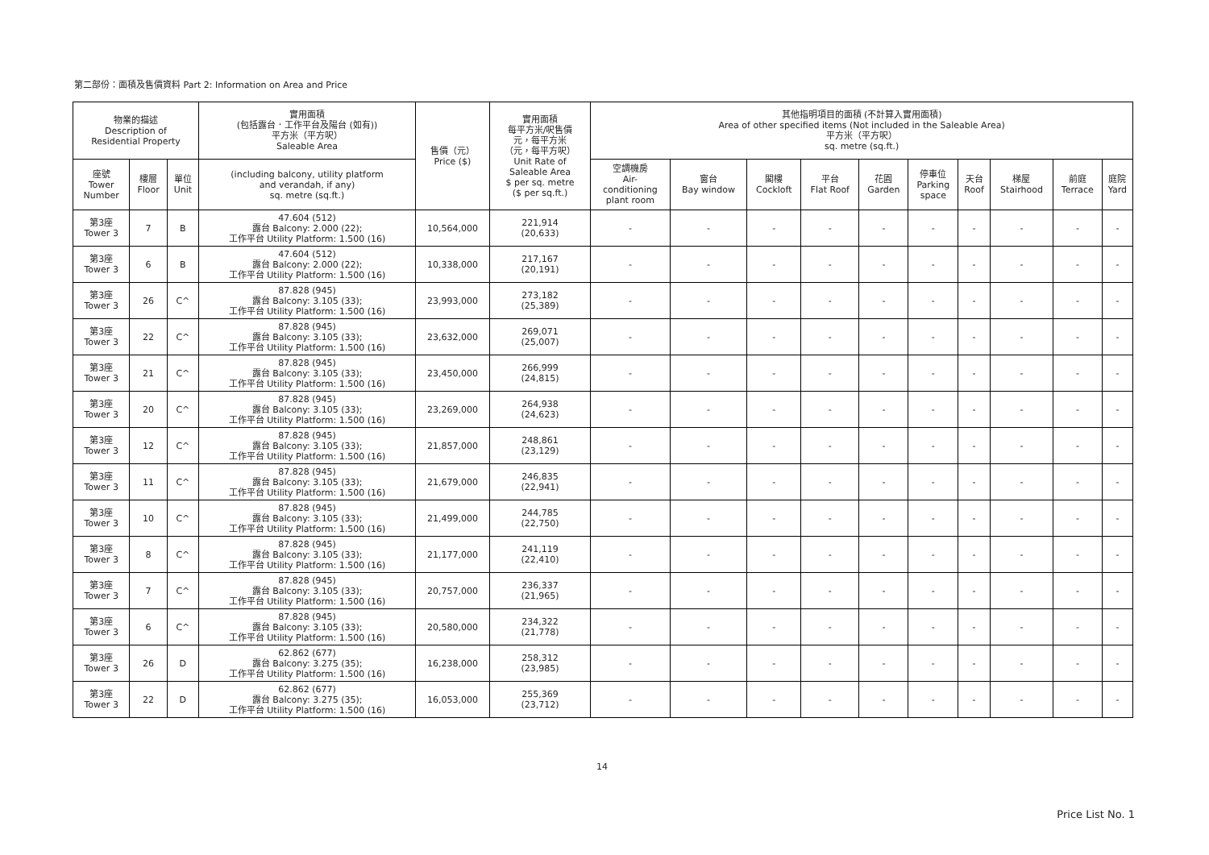第二部份：面積及售價資料 Part 2: Information on Area and Price
| 物業的描述 Description of Residential Property | | | 實用面積 (包括露台．工作平台及陽台 (如有)) 平方米（平方呎） Saleable Area | 售價（元） Price ($) | 實用面積 每平方米/呎售價 元，每平方米 （元，每平方呎） Unit Rate of Saleable Area $ per sq. metre ($ per sq.ft.) | 其他指明項目的面積 (不計算入實用面積) Area of other specified items (Not included in the Saleable Area) 平方米（平方呎） sq. metre (sq.ft.) | | | | | | | | | |
| --- | --- | --- | --- | --- | --- | --- | --- | --- | --- | --- | --- | --- | --- | --- | --- |
| 座號 Tower Number | 樓層 Floor | 單位 Unit | (including balcony, utility platform and verandah, if any) sq. metre (sq.ft.) | | | 空調機房 Air- conditioning plant room | 窗台 Bay window | 閣樓 Cockloft | 平台 Flat Roof | 花園 Garden | 停車位 Parking space | 天台 Roof | 梯屋 Stairhood | 前庭 Terrace | 庭院 Yard |
| 第3座 Tower 3 | 7 | B | 47.604 (512) 露台 Balcony: 2.000 (22); 工作平台 Utility Platform: 1.500 (16) | 10,564,000 | 221,914 (20,633) | - | - | - | - | - | - | - | - | - | - |
| 第3座 Tower 3 | 6 | B | 47.604 (512) 露台 Balcony: 2.000 (22); 工作平台 Utility Platform: 1.500 (16) | 10,338,000 | 217,167 (20,191) | - | - | - | - | - | - | - | - | - | - |
| 第3座 Tower 3 | 26 | C^ | 87.828 (945) 露台 Balcony: 3.105 (33); 工作平台 Utility Platform: 1.500 (16) | 23,993,000 | 273,182 (25,389) | - | - | - | - | - | - | - | - | - | - |
| 第3座 Tower 3 | 22 | C^ | 87.828 (945) 露台 Balcony: 3.105 (33); 工作平台 Utility Platform: 1.500 (16) | 23,632,000 | 269,071 (25,007) | - | - | - | - | - | - | - | - | - | - |
| 第3座 Tower 3 | 21 | C^ | 87.828 (945) 露台 Balcony: 3.105 (33); 工作平台 Utility Platform: 1.500 (16) | 23,450,000 | 266,999 (24,815) | - | - | - | - | - | - | - | - | - | - |
| 第3座 Tower 3 | 20 | C^ | 87.828 (945) 露台 Balcony: 3.105 (33); 工作平台 Utility Platform: 1.500 (16) | 23,269,000 | 264,938 (24,623) | - | - | - | - | - | - | - | - | - | - |
| 第3座 Tower 3 | 12 | C^ | 87.828 (945) 露台 Balcony: 3.105 (33); 工作平台 Utility Platform: 1.500 (16) | 21,857,000 | 248,861 (23,129) | - | - | - | - | - | - | - | - | - | - |
| 第3座 Tower 3 | 11 | C^ | 87.828 (945) 露台 Balcony: 3.105 (33); 工作平台 Utility Platform: 1.500 (16) | 21,679,000 | 246,835 (22,941) | - | - | - | - | - | - | - | - | - | - |
| 第3座 Tower 3 | 10 | C^ | 87.828 (945) 露台 Balcony: 3.105 (33); 工作平台 Utility Platform: 1.500 (16) | 21,499,000 | 244,785 (22,750) | - | - | - | - | - | - | - | - | - | - |
| 第3座 Tower 3 | 8 | C^ | 87.828 (945) 露台 Balcony: 3.105 (33); 工作平台 Utility Platform: 1.500 (16) | 21,177,000 | 241,119 (22,410) | - | - | - | - | - | - | - | - | - | - |
| 第3座 Tower 3 | 7 | C^ | 87.828 (945) 露台 Balcony: 3.105 (33); 工作平台 Utility Platform: 1.500 (16) | 20,757,000 | 236,337 (21,965) | - | - | - | - | - | - | - | - | - | - |
| 第3座 Tower 3 | 6 | C^ | 87.828 (945) 露台 Balcony: 3.105 (33); 工作平台 Utility Platform: 1.500 (16) | 20,580,000 | 234,322 (21,778) | - | - | - | - | - | - | - | - | - | - |
| 第3座 Tower 3 | 26 | D | 62.862 (677) 露台 Balcony: 3.275 (35); 工作平台 Utility Platform: 1.500 (16) | 16,238,000 | 258,312 (23,985) | - | - | - | - | - | - | - | - | - | - |
| 第3座 Tower 3 | 22 | D | 62.862 (677) 露台 Balcony: 3.275 (35); 工作平台 Utility Platform: 1.500 (16) | 16,053,000 | 255,369 (23,712) | - | - | - | - | - | - | - | - | - | - |
14
Price List No. 1